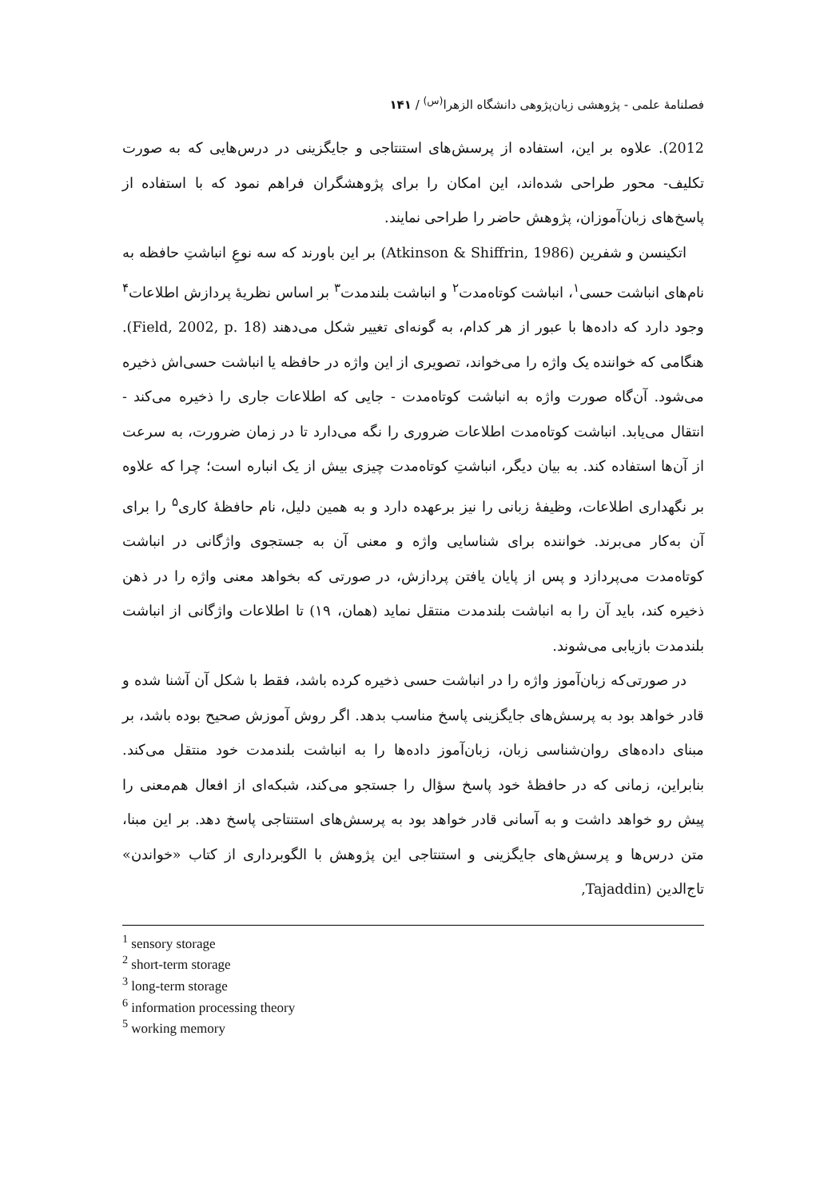فصلنامهٔ علمی - پژوهشی زبان‌پژوهی دانشگاه الزهرا<sup>(س)</sup> / ۱۴۱
2012). علاوه بر این، استفاده از پرسش‌های استنتاجی و جایگزینی در درس‌هایی که به صورت تکلیف- محور طراحی شده‌اند، این امکان را برای پژوهشگران فراهم نمود که با استفاده از پاسخ‌های زبان‌آموزان، پژوهش حاضر را طراحی نمایند.
اتکینسن و شفرین (Atkinson & Shiffrin, 1986) بر این باورند که سه نوعِ انباشتِ حافظه به نام‌های انباشت حسی<sup>۱</sup>، انباشت کوتاه‌مدت<sup>۲</sup> و انباشت بلندمدت<sup>۳</sup> بر اساس نظریهٔ پردازش اطلاعات<sup>۴</sup> وجود دارد که داده‌ها با عبور از هر کدام، به گونه‌ای تغییر شکل می‌دهند (Field, 2002, p. 18). هنگامی که خواننده یک واژه را می‌خواند، تصویری از این واژه در حافظه یا انباشت حسی‌اش ذخیره می‌شود. آن‌گاه صورت واژه به انباشت کوتاه‌مدت - جایی که اطلاعات جاری را ذخیره می‌کند - انتقال می‌یابد. انباشت کوتاه‌مدت اطلاعات ضروری را نگه می‌دارد تا در زمان ضرورت، به سرعت از آن‌ها استفاده کند. به بیان دیگر، انباشتِ کوتاه‌مدت چیزی بیش از یک انباره است؛ چرا که علاوه بر نگهداری اطلاعات، وظیفهٔ زبانی را نیز برعهده دارد و به همین دلیل، نام حافظهٔ کاری<sup>۵</sup> را برای آن به‌کار می‌برند. خواننده برای شناسایی واژه و معنی آن به جستجوی واژگانی در انباشت کوتاه‌مدت می‌پردازد و پس از پایان یافتن پردازش، در صورتی که بخواهد معنی واژه را در ذهن ذخیره کند، باید آن را به انباشت بلندمدت منتقل نماید (همان، ۱۹) تا اطلاعات واژگانی از انباشت بلندمدت بازیابی می‌شوند.
در صورتی‌که زبان‌آموز واژه را در انباشت حسی ذخیره کرده باشد، فقط با شکل آن آشنا شده و قادر خواهد بود به پرسش‌های جایگزینی پاسخ مناسب بدهد. اگر روش آموزش صحیح بوده باشد، بر مبنای داده‌های روان‌شناسی زبان، زبان‌آموز داده‌ها را به انباشت بلندمدت خود منتقل می‌کند. بنابراین، زمانی که در حافظهٔ خود پاسخ سؤال را جستجو می‌کند، شبکه‌ای از افعال هم‌معنی را پیش رو خواهد داشت و به آسانی قادر خواهد بود به پرسش‌های استنتاجی پاسخ دهد. بر این مبنا، متن درس‌ها و پرسش‌های جایگزینی و استنتاجی این پژوهش با الگوبرداری از کتاب «خواندن» تاج‌الدین (Tajaddin,
<sup>1</sup> sensory storage
<sup>2</sup> short-term storage
<sup>3</sup> long-term storage
<sup>6</sup> information processing theory
<sup>5</sup> working memory